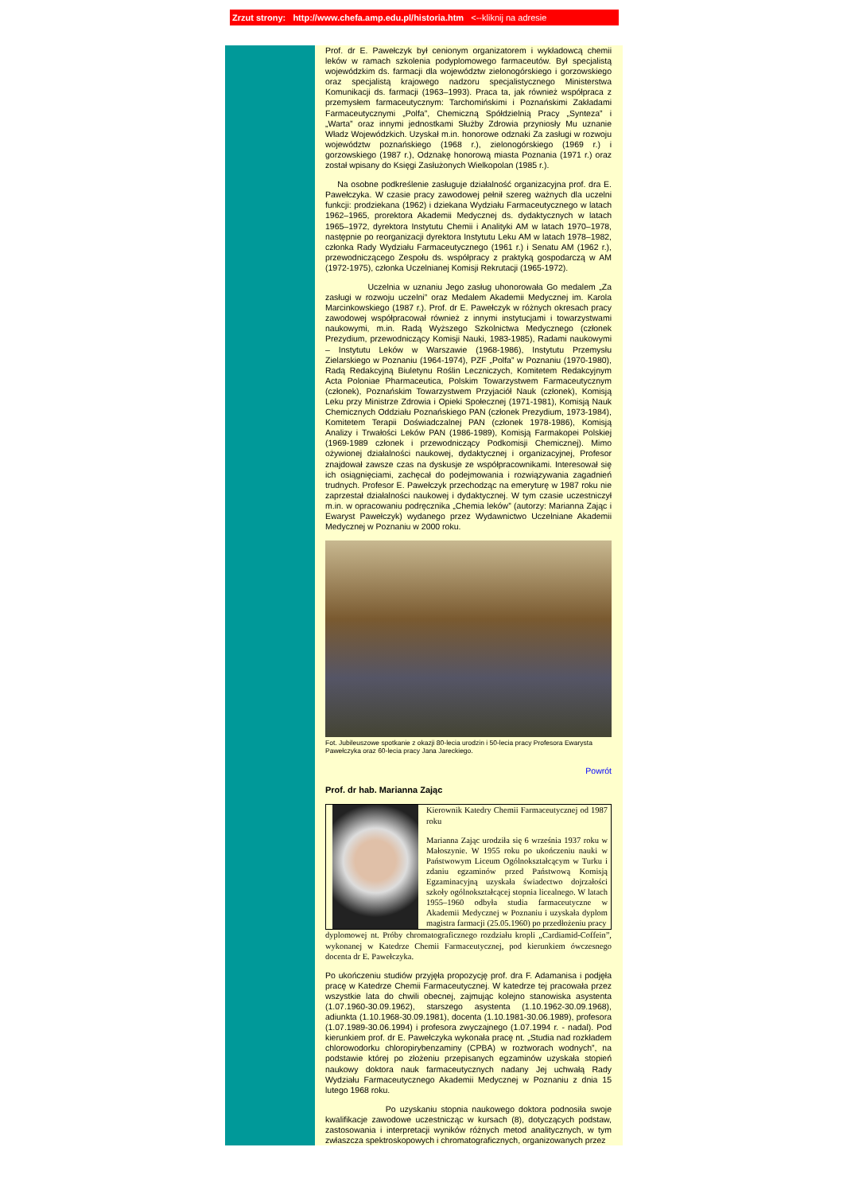Zrzut strony: http://www.chefa.amp.edu.pl/historia.htm <--kliknij na adresie
Prof. dr E. Pawełczyk był cenionym organizatorem i wykładowcą chemii leków w ramach szkolenia podyplomowego farmaceutów. Był specjalistą wojewódzkim ds. farmacji dla województw zielonogórskiego i gorzowskiego oraz specjalistą krajowego nadzoru specjalistycznego Ministerstwa Komunikacji ds. farmacji (1963–1993). Praca ta, jak również współpraca z przemysłem farmaceutycznym: Tarchomińskimi i Poznańskimi Zakładami Farmaceutycznymi „Polfa”, Chemiczną Spółdzielnią Pracy „Synteza” i „Warta” oraz innymi jednostkami Służby Zdrowia przyniosły Mu uznanie Władz Wojewódzkich. Uzyskał m.in. honorowe odznaki Za zasługi w rozwoju województw poznańskiego (1968 r.), zielonogórskiego (1969 r.) i gorzowskiego (1987 r.), Odznakę honorową miasta Poznania (1971 r.) oraz został wpisany do Księgi Zasłużonych Wielkopolan (1985 r.).
Na osobne podkreślenie zasługuje działalność organizacyjna prof. dra E. Pawełczyka. W czasie pracy zawodowej pełnił szereg ważnych dla uczelni funkcji: prodziekana (1962) i dziekana Wydziału Farmaceutycznego w latach 1962–1965, prorektora Akademii Medycznej ds. dydaktycznych w latach 1965–1972, dyrektora Instytutu Chemii i Analityki AM w latach 1970–1978, następnie po reorganizacji dyrektora Instytutu Leku AM w latach 1978–1982, członka Rady Wydziału Farmaceutycznego (1961 r.) i Senatu AM (1962 r.), przewodniczącego Zespołu ds. współpracy z praktyką gospodarczą w AM (1972-1975), członka Uczelnianej Komisji Rekrutacji (1965-1972).
Uczelnia w uznaniu Jego zasług uhonorowała Go medalem „Za zasługi w rozwoju uczelni” oraz Medalem Akademii Medycznej im. Karola Marcinkowskiego (1987 r.). Prof. dr E. Pawełczyk w różnych okresach pracy zawodowej współpracował również z innymi instytucjami i towarzystwami naukowymi, m.in. Radą Wyższego Szkolnictwa Medycznego (członek Prezydium, przewodniczący Komisji Nauki, 1983-1985), Radami naukowymi – Instytutu Leków w Warszawie (1968-1986), Instytutu Przemysłu Zielarskiego w Poznaniu (1964-1974), PZF „Polfa” w Poznaniu (1970-1980), Radą Redakcyjną Biuletynu Roślin Leczniczych, Komitetem Redakcyjnym Acta Poloniae Pharmaceutica, Polskim Towarzystwem Farmaceutycznym (członek), Poznańskim Towarzystwem Przyjaciół Nauk (członek), Komisją Leku przy Ministrze Zdrowia i Opieki Społecznej (1971-1981), Komisją Nauk Chemicznych Oddziału Poznańskiego PAN (członek Prezydium, 1973-1984), Komitetem Terapii Doświadczalnej PAN (członek 1978-1986), Komisją Analizy i Trwałości Leków PAN (1986-1989), Komisją Farmakopei Polskiej (1969-1989 członek i przewodniczący Podkomisji Chemicznej). Mimo ożywionej działalności naukowej, dydaktycznej i organizacyjnej, Profesor znajdował zawsze czas na dyskusje ze współpracownikami. Interesował się ich osiągnięciami, zachęcał do podejmowania i rozwiązywania zagadnień trudnych. Profesor E. Pawełczyk przechodząc na emeryturę w 1987 roku nie zaprzestał działalności naukowej i dydaktycznej. W tym czasie uczestniczył m.in. w opracowaniu podręcznika „Chemia leków” (autorzy: Marianna Zając i Ewaryst Pawełczyk) wydanego przez Wydawnictwo Uczelniane Akademii Medycznej w Poznaniu w 2000 roku.
Fot. Jubileuszowe spotkanie z okazji 80-lecia urodzin i 50-lecia pracy Profesora Ewarysta Pawełczyka oraz 60-lecia pracy Jana Jareckiego.
Powrót
Prof. dr hab. Marianna Zając
Kierownik Katedry Chemii Farmaceutycznej od 1987 roku
Marianna Zając urodziła się 6 września 1937 roku w Małoszynie. W 1955 roku po ukończeniu nauki w Państwowym Liceum Ogólnokształcącym w Turku i zdaniu egzaminów przed Państwową Komisją Egzaminacyjną uzyskała świadectwo dojrzałości szkoły ogólnokształcącej stopnia licealnego. W latach 1955–1960 odbyła studia farmaceutyczne w Akademii Medycznej w Poznaniu i uzyskała dyplom magistra farmacji (25.05.1960) po przedłożeniu pracy
dyplomowej nt. Próby chromatograficznego rozdziału kropli „Cardiamid-Coffein”, wykonanej w Katedrze Chemii Farmaceutycznej, pod kierunkiem ówczesnego docenta dr E. Pawełczyka.
Po ukończeniu studiów przyjęła propozycję prof. dra F. Adamanisa i podjęła pracę w Katedrze Chemii Farmaceutycznej. W katedrze tej pracowała przez wszystkie lata do chwili obecnej, zajmując kolejno stanowiska asystenta (1.07.1960-30.09.1962), starszego asystenta (1.10.1962-30.09.1968), adiunkta (1.10.1968-30.09.1981), docenta (1.10.1981-30.06.1989), profesora (1.07.1989-30.06.1994) i profesora zwyczajnego (1.07.1994 r. - nadal). Pod kierunkiem prof. dr E. Pawełczyka wykonała pracę nt. „Studia nad rozkładem chlorowodorku chloropirybenzaminy (CPBA) w roztworach wodnych”, na podstawie której po złożeniu przepisanych egzaminów uzyskała stopień naukowy doktora nauk farmaceutycznych nadany Jej uchwałą Rady Wydziału Farmaceutycznego Akademii Medycznej w Poznaniu z dnia 15 lutego 1968 roku.
Po uzyskaniu stopnia naukowego doktora podnosiła swoje kwalifikacje zawodowe uczestnicząc w kursach (8), dotyczących podstaw, zastosowania i interpretacji wyników różnych metod analitycznych, w tym zwłaszcza spektroskopowych i chromatograficznych, organizowanych przez